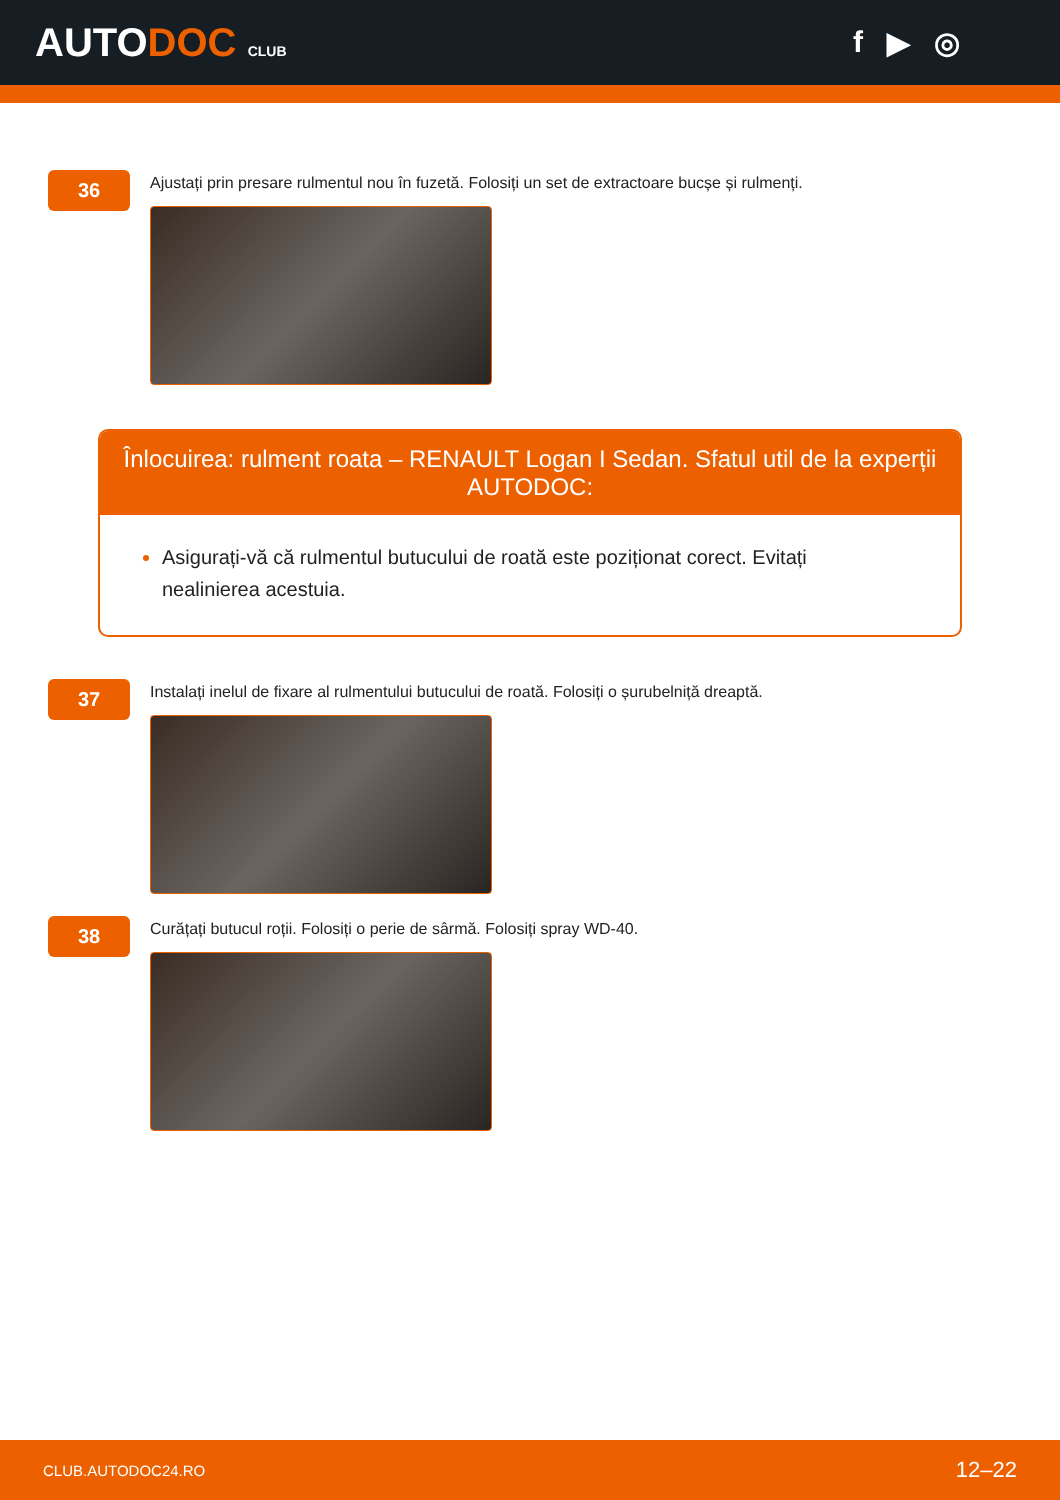AUTODOC CLUB
f ▶ ◎
36
Ajustați prin presare rulmentul nou în fuzetă. Folosiți un set de extractoare bucșe și rulmenți.
Înlocuirea: rulment roata – RENAULT Logan I Sedan. Sfatul util de la experții AUTODOC:
Asigurați-vă că rulmentul butucului de roată este poziționat corect. Evitați nealinierea acestuia.
37
Instalați inelul de fixare al rulmentului butucului de roată. Folosiți o șurubelniță dreaptă.
38
Curățați butucul roții. Folosiți o perie de sârmă. Folosiți spray WD-40.
CLUB.AUTODOC24.RO 12–22